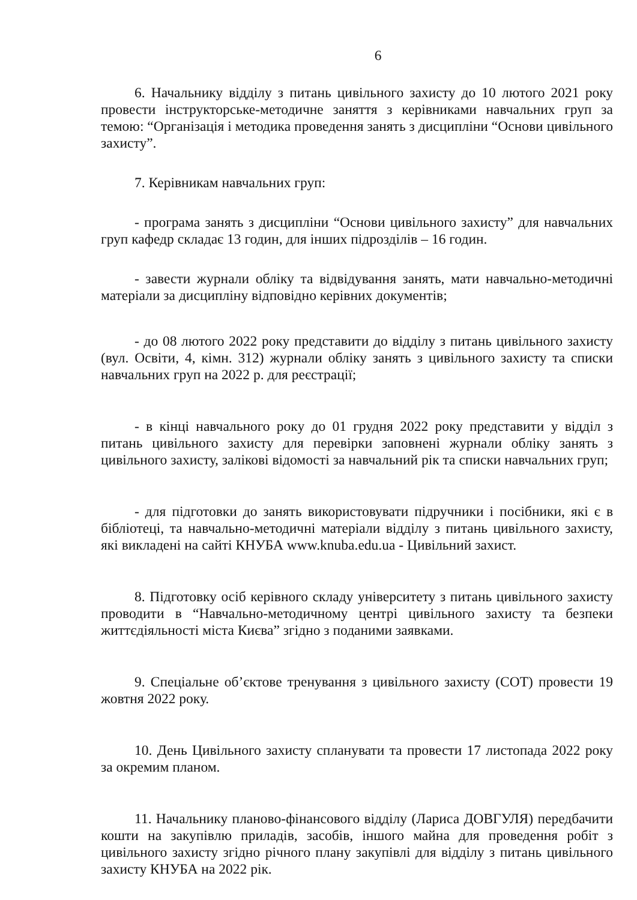6
6. Начальнику відділу з питань цивільного захисту до 10 лютого 2021 року провести інструкторське-методичне заняття з керівниками навчальних груп за темою: “Організація і методика проведення занять з дисципліни “Основи цивільного захисту”.
7. Керівникам навчальних груп:
- програма занять з дисципліни “Основи цивільного захисту” для навчальних груп кафедр складає 13 годин, для інших підрозділів – 16 годин.
- завести журнали обліку та відвідування занять, мати навчально-методичні матеріали за дисципліну відповідно керівних документів;
- до 08 лютого 2022 року представити до відділу з питань цивільного захисту (вул. Освіти, 4, кімн. 312) журнали обліку занять з цивільного захисту та списки навчальних груп на 2022 р. для реєстрації;
- в кінці навчального року до 01 грудня 2022 року представити у відділ з питань цивільного захисту для перевірки заповнені журнали обліку занять з цивільного захисту, залікові відомості за навчальний рік та списки навчальних груп;
- для підготовки до занять використовувати підручники і посібники, які є в бібліотеці, та навчально-методичні матеріали відділу з питань цивільного захисту, які викладені на сайті КНУБА www.knuba.edu.ua - Цивільний захист.
8. Підготовку осіб керівного складу університету з питань цивільного захисту проводити в “Навчально-методичному центрі цивільного захисту та безпеки життєдіяльності міста Києва” згідно з поданими заявками.
9. Спеціальне об’єктове тренування з цивільного захисту (СОТ) провести 19 жовтня 2022 року.
10. День Цивільного захисту спланувати та провести 17 листопада 2022 року за окремим планом.
11. Начальнику планово-фінансового відділу (Лариса ДОВГУЛЯ) передбачити кошти на закупівлю приладів, засобів, іншого майна для проведення робіт з цивільного захисту згідно річного плану закупівлі для відділу з питань цивільного захисту КНУБА на 2022 рік.